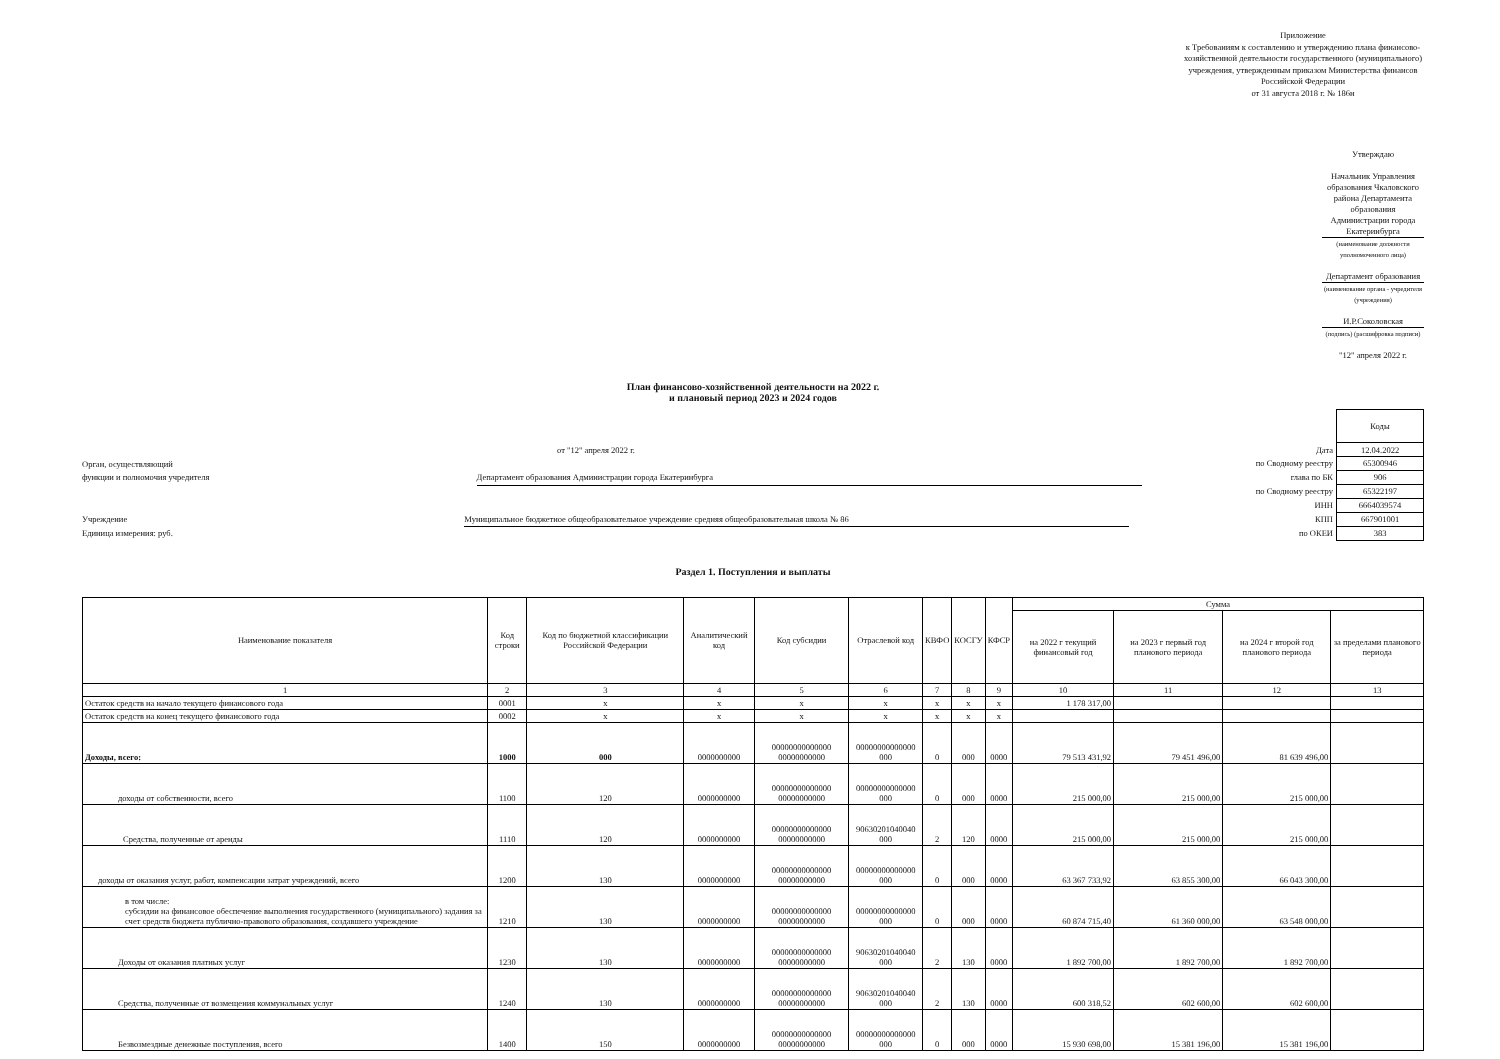Приложение
к Требованиям к составлению и утверждению плана финансово-хозяйственной деятельности государственного (муниципального) учреждения, утвержденным приказом Министерства финансов Российской Федерации
от 31 августа 2018 г. № 186н
Утверждаю
Начальник Управления образования Чкаловского района Департамента образования Администрации города Екатеринбурга
(наименование должности уполномоченного лица)
Департамент образования
(наименование органа - учредителя (учреждения)
И.Р.Соколовская
(подпись) (расшифровка подписи)
"12" апреля 2022 г.
План финансово-хозяйственной деятельности на 2022 г.
и плановый период 2023 и 2024 годов
от "12" апреля 2022 г.
Орган, осуществляющий
функции и полномочия учредителя Департамент образования Администрации города Екатеринбурга
Учреждение Муниципальное бюджетное общеобразовательное учреждение средняя общеобразовательная школа № 86
Единица измерения: руб.
| | Коды |
| Дата | 12.04.2022 |
| по Сводному реестру | 65300946 |
| глава по БК | 906 |
| по Сводному реестру | 65322197 |
| ИНН | 6664039574 |
| КПП | 667901001 |
| по ОКЕИ | 383 |
Раздел 1. Поступления и выплаты
| Наименование показателя | Код строки | Код по бюджетной классификации Российской Федерации | Аналитический код | Код субсидии | Отраслевой код | КВФО | КОСГУ | КФСР | Сумма | | | |
| --- | --- | --- | --- | --- | --- | --- | --- | --- | --- | --- | --- | --- |
| | | | | | | | | | на 2022 г текущий финансовый год | на 2023 г первый год планового периода | на 2024 г второй год планового периода | за пределами планового периода |
| 1 | 2 | 3 | 4 | 5 | 6 | 7 | 8 | 9 | 10 | 11 | 12 | 13 |
| Остаток средств на начало текущего финансового года | 0001 | x | x | x | x | x | x | x | 1 178 317,00 | | | |
| Остаток средств на конец текущего финансового года | 0002 | x | x | x | x | x | x | x | | | | |
| Доходы, всего: | 1000 | 000 | 0000000000 | 00000000000000 00000000000 | 00000000000000 000 | 0 | 000 | 0000 | 79 513 431,92 | 79 451 496,00 | 81 639 496,00 | |
| доходы от собственности, всего | 1100 | 120 | 0000000000 | 00000000000000 00000000000 | 00000000000000 000 | 0 | 000 | 0000 | 215 000,00 | 215 000,00 | 215 000,00 | |
| Средства, полученные от аренды | 1110 | 120 | 0000000000 | 00000000000000 00000000000 | 90630201040040 000 | 2 | 120 | 0000 | 215 000,00 | 215 000,00 | 215 000,00 | |
| доходы от оказания услуг, работ, компенсации затрат учреждений, всего | 1200 | 130 | 0000000000 | 00000000000000 00000000000 | 00000000000000 000 | 0 | 000 | 0000 | 63 367 733,92 | 63 855 300,00 | 66 043 300,00 | |
| в том числе: субсидии на финансовое обеспечение выполнения государственного (муниципального) задания за счет средств бюджета публично-правового образования, создавшего учреждение | 1210 | 130 | 0000000000 | 00000000000000 00000000000 | 00000000000000 000 | 0 | 000 | 0000 | 60 874 715,40 | 61 360 000,00 | 63 548 000,00 | |
| Доходы от оказания платных услуг | 1230 | 130 | 0000000000 | 00000000000000 00000000000 | 90630201040040 000 | 2 | 130 | 0000 | 1 892 700,00 | 1 892 700,00 | 1 892 700,00 | |
| Средства, полученные от возмещения коммунальных услуг | 1240 | 130 | 0000000000 | 00000000000000 00000000000 | 90630201040040 000 | 2 | 130 | 0000 | 600 318,52 | 602 600,00 | 602 600,00 | |
| Безвозмездные денежные поступления, всего | 1400 | 150 | 0000000000 | 00000000000000 00000000000 | 00000000000000 000 | 0 | 000 | 0000 | 15 930 698,00 | 15 381 196,00 | 15 381 196,00 | |